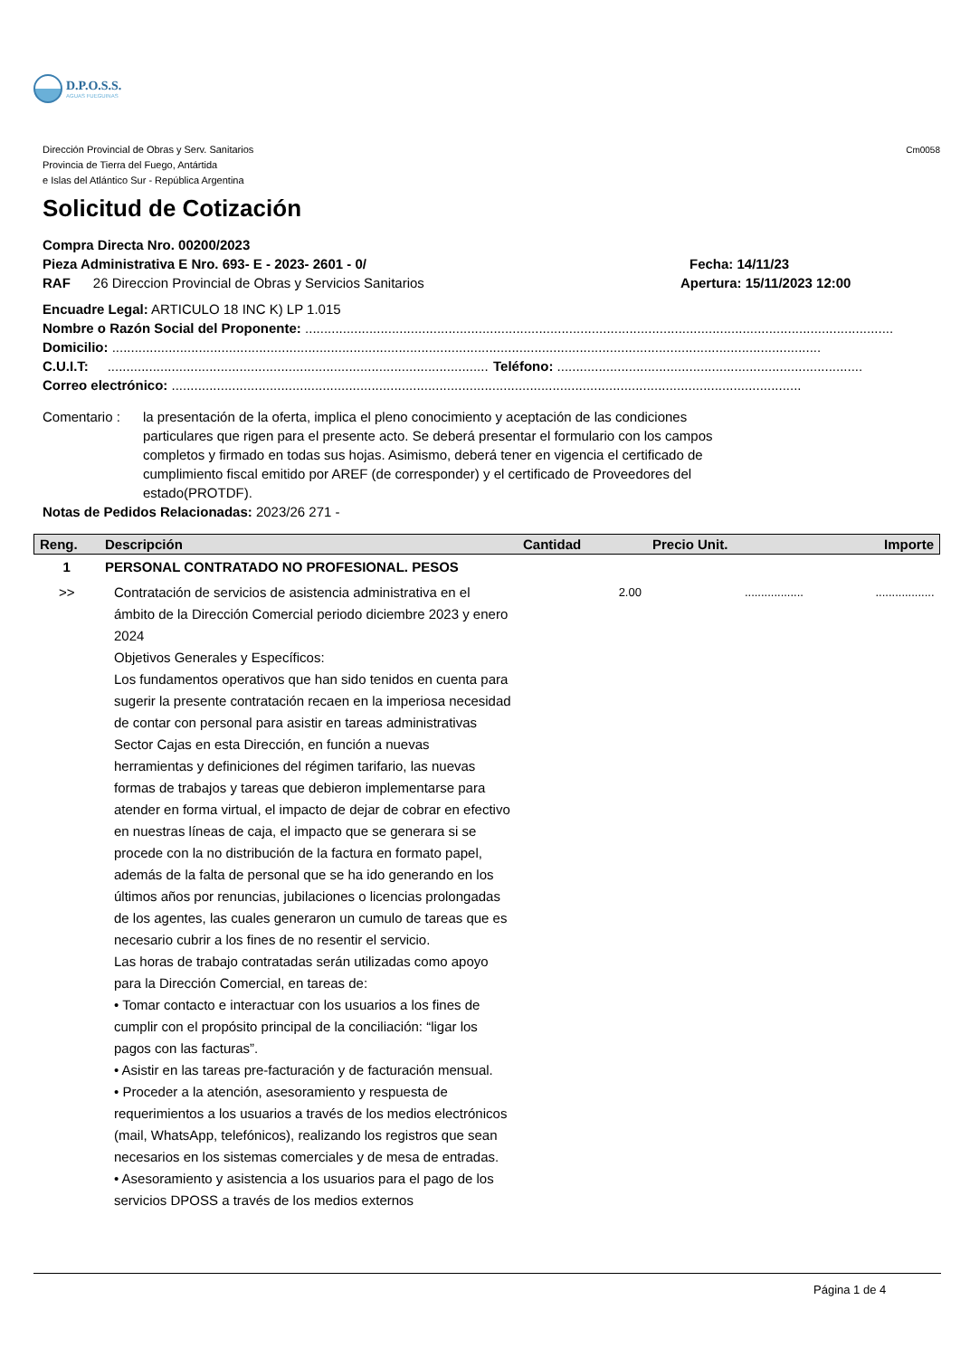D.P.O.S.S.
AGUAS FUEGUINAS
Dirección Provincial de Obras y Serv. Sanitarios
Provincia de Tierra del Fuego, Antártida
e Islas del Atlántico Sur - República Argentina
Cm0058
Solicitud de Cotización
Compra Directa Nro. 00200/2023
Pieza Administrativa E Nro. 693- E - 2023- 2601 - 0/ Fecha: 14/11/23
RAF 26 Direccion Provincial de Obras y Servicios Sanitarios Apertura: 15/11/2023 12:00
Encuadre Legal: ARTICULO 18 INC K) LP 1.015
Nombre o Razón Social del Proponente: ............................................................................................................................................................
Domicilio: ............................................................................................................................................................................................
C.U.I.T: ..................................................................................................... Teléfono: .................................................................................
Correo electrónico: .......................................................................................................................................................................
Comentario : la presentación de la oferta, implica el pleno conocimiento y aceptación de las condiciones particulares que rigen para el presente acto. Se deberá presentar el formulario con los campos completos y firmado en todas sus hojas. Asimismo, deberá tener en vigencia el certificado de cumplimiento fiscal emitido por AREF (de corresponder) y el certificado de Proveedores del estado(PROTDF).
Notas de Pedidos Relacionadas: 2023/26 271 -
| Reng. | Descripción | Cantidad | Precio Unit. | Importe |
| --- | --- | --- | --- | --- |
| 1 | PERSONAL CONTRATADO NO PROFESIONAL. PESOS | | | |
| >> | Contratación de servicios de asistencia administrativa en el ámbito de la Dirección Comercial periodo diciembre 2023 y enero 2024 Objetivos Generales y Específicos: Los fundamentos operativos que han sido tenidos en cuenta para sugerir la presente contratación recaen en la imperiosa necesidad de contar con personal para asistir en tareas administrativas Sector Cajas en esta Dirección, en función a nuevas herramientas y definiciones del régimen tarifario, las nuevas formas de trabajos y tareas que debieron implementarse para atender en forma virtual, el impacto de dejar de cobrar en efectivo en nuestras líneas de caja, el impacto que se generara si se procede con la no distribución de la factura en formato papel, además de la falta de personal que se ha ido generando en los últimos años por renuncias, jubilaciones o licencias prolongadas de los agentes, las cuales generaron un cumulo de tareas que es necesario cubrir a los fines de no resentir el servicio. Las horas de trabajo contratadas serán utilizadas como apoyo para la Dirección Comercial, en tareas de: • Tomar contacto e interactuar con los usuarios a los fines de cumplir con el propósito principal de la conciliación: “ligar los pagos con las facturas”. • Asistir en las tareas pre-facturación y de facturación mensual. • Proceder a la atención, asesoramiento y respuesta de requerimientos a los usuarios a través de los medios electrónicos (mail, WhatsApp, telefónicos), realizando los registros que sean necesarios en los sistemas comerciales y de mesa de entradas. • Asesoramiento y asistencia a los usuarios para el pago de los servicios DPOSS a través de los medios externos | 2.00 | .................. | .................. |
Página 1 de 4